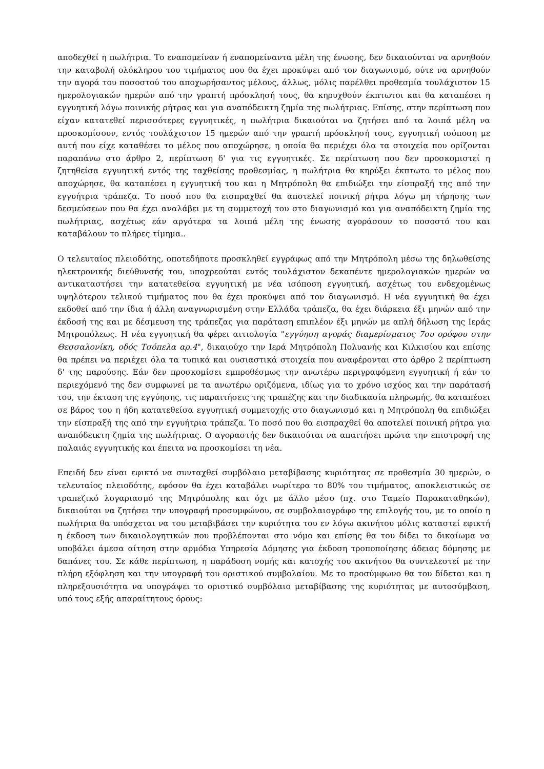αποδεχθεί η πωλήτρια. Το εναπομείναν ή εναπομείναντα μέλη της ένωσης, δεν δικαιούνται να αρνηθούν την καταβολή ολόκληρου του τιμήματος που θα έχει προκύψει από τον διαγωνισμό, ούτε να αρνηθούν την αγορά του ποσοστού του αποχωρήσαντος μέλους, άλλως, μόλις παρέλθει προθεσμία τουλάχιστον 15 ημερολογιακών ημερών από την γραπτή πρόσκλησή τους, θα κηρυχθούν έκπτωτοι και θα καταπέσει η εγγυητική λόγω ποινικής ρήτρας και για αναπόδεικτη ζημία της πωλήτριας. Επίσης, στην περίπτωση που είχαν κατατεθεί περισσότερες εγγυητικές, η πωλήτρια δικαιούται να ζητήσει από τα λοιπά μέλη να προσκομίσουν, εντός τουλάχιστον 15 ημερών από την γραπτή πρόσκλησή τους, εγγυητική ισόποση με αυτή που είχε καταθέσει το μέλος που αποχώρησε, η οποία θα περιέχει όλα τα στοιχεία που ορίζονται παραπάνω στο άρθρο 2, περίπτωση δ' για τις εγγυητικές. Σε περίπτωση που δεν προσκομιστεί η ζητηθείσα εγγυητική εντός της ταχθείσης προθεσμίας, η πωλήτρια θα κηρύξει έκπτωτο το μέλος που αποχώρησε, θα καταπέσει η εγγυητική του και η Μητρόπολη θα επιδιώξει την είσπραξή της από την εγγυήτρια τράπεζα. Το ποσό που θα εισπραχθεί θα αποτελεί ποινική ρήτρα λόγω μη τήρησης των δεσμεύσεων που θα έχει αναλάβει με τη συμμετοχή του στο διαγωνισμό και για αναπόδεικτη ζημία της πωλήτριας, ασχέτως εάν αργότερα τα λοιπά μέλη της ένωσης αγοράσουν το ποσοστό του και καταβάλουν το πλήρες τίμημα..
Ο τελευταίος πλειοδότης, οποτεδήποτε προσκληθεί εγγράφως από την Μητρόπολη μέσω της δηλωθείσης ηλεκτρονικής διεύθυνσής του, υποχρεούται εντός τουλάχιστον δεκαπέντε ημερολογιακών ημερών να αντικαταστήσει την κατατεθείσα εγγυητική με νέα ισόποση εγγυητική, ασχέτως του ενδεχομένως υψηλότερου τελικού τιμήματος που θα έχει προκύψει από τον διαγωνισμό. Η νέα εγγυητική θα έχει εκδοθεί από την ίδια ή άλλη αναγνωρισμένη στην Ελλάδα τράπεζα, θα έχει διάρκεια έξι μηνών από την έκδοσή της και με δέσμευση της τράπεζας για παράταση επιπλέον έξι μηνών με απλή δήλωση της Ιεράς Μητροπόλεως. Η νέα εγγυητική θα φέρει αιτιολογία "εγγύηση αγοράς διαμερίσματος 7ου ορόφου στην Θεσσαλονίκη, οδός Τσόπελα αρ.4", δικαιούχο την Ιερά Μητρόπολη Πολυανής και Κιλκισίου και επίσης θα πρέπει να περιέχει όλα τα τυπικά και ουσιαστικά στοιχεία που αναφέρονται στο άρθρο 2 περίπτωση δ' της παρούσης. Εάν δεν προσκομίσει εμπροθέσμως την ανωτέρω περιγραφόμενη εγγυητική ή εάν το περιεχόμενό της δεν συμφωνεί με τα ανωτέρω οριζόμενα, ιδίως για το χρόνο ισχύος και την παράτασή του, την έκταση της εγγύησης, τις παραιτήσεις της τραπέζης και την διαδικασία πληρωμής, θα καταπέσει σε βάρος του η ήδη κατατεθείσα εγγυητική συμμετοχής στο διαγωνισμό και η Μητρόπολη θα επιδιώξει την είσπραξή της από την εγγυήτρια τράπεζα. Το ποσό που θα εισπραχθεί θα αποτελεί ποινική ρήτρα για αναπόδεικτη ζημία της πωλήτριας. Ο αγοραστής δεν δικαιούται να απαιτήσει πρώτα την επιστροφή της παλαιάς εγγυητικής και έπειτα να προσκομίσει τη νέα.
Επειδή δεν είναι εφικτό να συνταχθεί συμβόλαιο μεταβίβασης κυριότητας σε προθεσμία 30 ημερών, ο τελευταίος πλειοδότης, εφόσον θα έχει καταβάλει νωρίτερα το 80% του τιμήματος, αποκλειστικώς σε τραπεζικό λογαριασμό της Μητρόπολης και όχι με άλλο μέσο (πχ. στο Ταμείο Παρακαταθηκών), δικαιούται να ζητήσει την υπογραφή προσυμφώνου, σε συμβολαιογράφο της επιλογής του, με το οποίο η πωλήτρια θα υπόσχεται να του μεταβιβάσει την κυριότητα του εν λόγω ακινήτου μόλις καταστεί εφικτή η έκδοση των δικαιολογητικών που προβλέπονται στο νόμο και επίσης θα του δίδει το δικαίωμα να υποβάλει άμεσα αίτηση στην αρμόδια Υπηρεσία Δόμησης για έκδοση τροποποίησης άδειας δόμησης με δαπάνες του. Σε κάθε περίπτωση, η παράδοση νομής και κατοχής του ακινήτου θα συντελεστεί με την πλήρη εξόφληση και την υπογραφή του οριστικού συμβολαίου. Με το προσύμφωνο θα του δίδεται και η πληρεξουσιότητα να υπογράψει το οριστικό συμβόλαιο μεταβίβασης της κυριότητας με αυτοσύμβαση, υπό τους εξής απαραίτητους όρους: